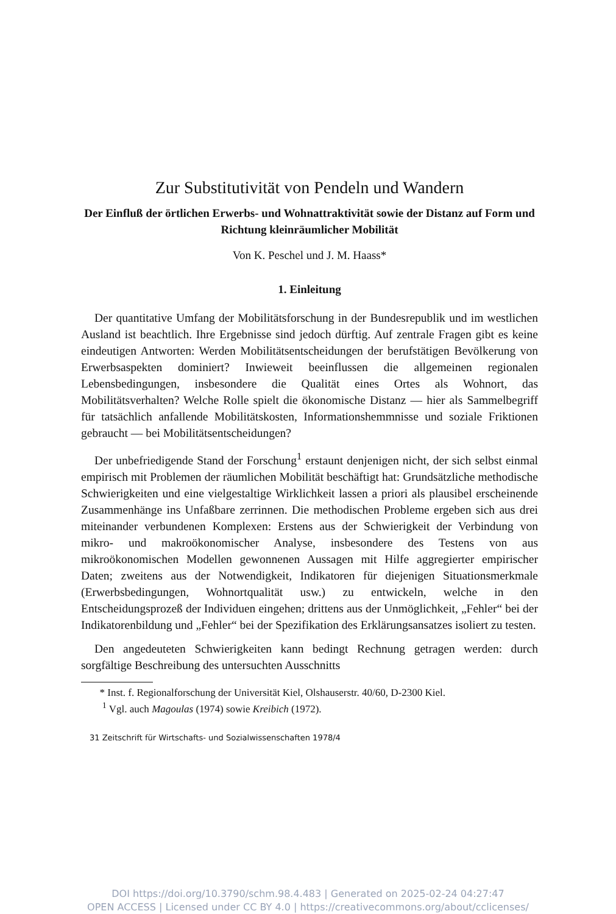Zur Substitutivität von Pendeln und Wandern
Der Einfluß der örtlichen Erwerbs- und Wohnattraktivität sowie der Distanz auf Form und Richtung kleinräumlicher Mobilität
Von K. Peschel und J. M. Haass*
1. Einleitung
Der quantitative Umfang der Mobilitätsforschung in der Bundesrepublik und im westlichen Ausland ist beachtlich. Ihre Ergebnisse sind jedoch dürftig. Auf zentrale Fragen gibt es keine eindeutigen Antworten: Werden Mobilitätsentscheidungen der berufstätigen Bevölkerung von Erwerbsaspekten dominiert? Inwieweit beeinflussen die allgemeinen regionalen Lebensbedingungen, insbesondere die Qualität eines Ortes als Wohnort, das Mobilitätsverhalten? Welche Rolle spielt die ökonomische Distanz — hier als Sammelbegriff für tatsächlich anfallende Mobilitätskosten, Informationshemmnisse und soziale Friktionen gebraucht — bei Mobilitätsentscheidungen?
Der unbefriedigende Stand der Forschung<sup>1</sup> erstaunt denjenigen nicht, der sich selbst einmal empirisch mit Problemen der räumlichen Mobilität beschäftigt hat: Grundsätzliche methodische Schwierigkeiten und eine vielgestaltige Wirklichkeit lassen a priori als plausibel erscheinende Zusammenhänge ins Unfaßbare zerrinnen. Die methodischen Probleme ergeben sich aus drei miteinander verbundenen Komplexen: Erstens aus der Schwierigkeit der Verbindung von mikro- und makroökonomischer Analyse, insbesondere des Testens von aus mikroökonomischen Modellen gewonnenen Aussagen mit Hilfe aggregierter empirischer Daten; zweitens aus der Notwendigkeit, Indikatoren für diejenigen Situationsmerkmale (Erwerbsbedingungen, Wohnortqualität usw.) zu entwickeln, welche in den Entscheidungsprozeß der Individuen eingehen; drittens aus der Unmöglichkeit, „Fehler“ bei der Indikatorenbildung und „Fehler“ bei der Spezifikation des Erklärungsansatzes isoliert zu testen.
Den angedeuteten Schwierigkeiten kann bedingt Rechnung getragen werden: durch sorgfältige Beschreibung des untersuchten Ausschnitts
* Inst. f. Regionalforschung der Universität Kiel, Olshauserstr. 40/60, D-2300 Kiel.
<sup>1</sup> Vgl. auch Magoulas (1974) sowie Kreibich (1972).
31 Zeitschrift für Wirtschafts- und Sozialwissenschaften 1978/4
DOI https://doi.org/10.3790/schm.98.4.483 | Generated on 2025-02-24 04:27:47
OPEN ACCESS | Licensed under CC BY 4.0 | https://creativecommons.org/about/cclicenses/